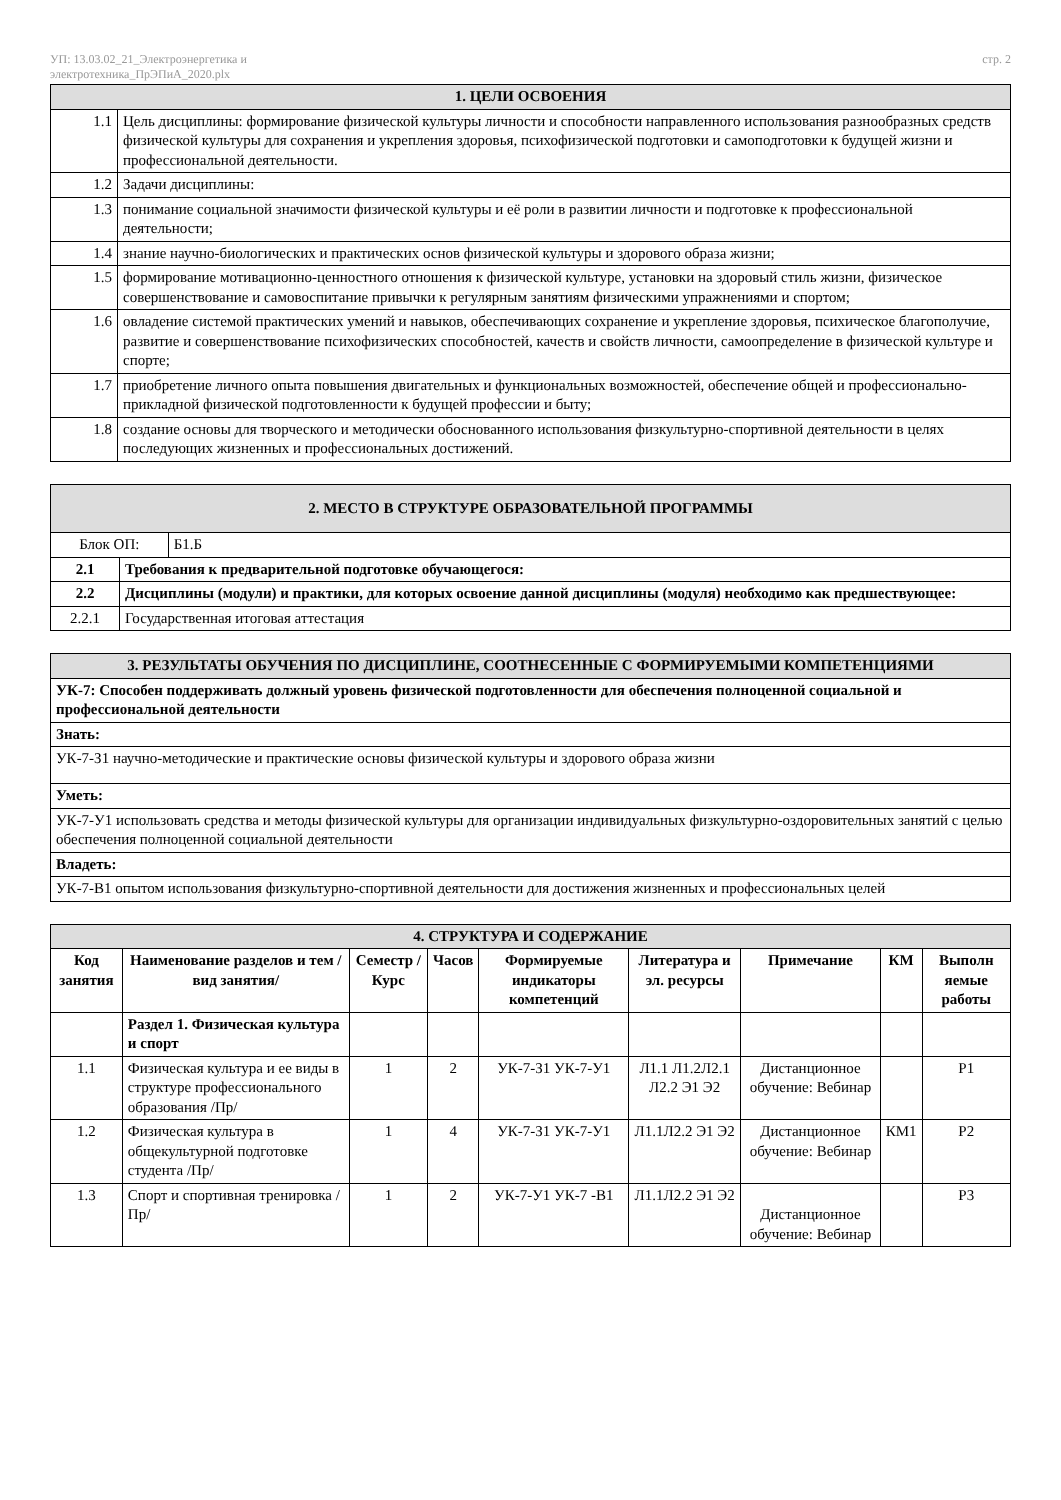УП: 13.03.02_21_Электроэнергетика и
электротехника_ПрЭПиА_2020.plx
стр. 2
| 1. ЦЕЛИ ОСВОЕНИЯ | |
| 1.1 | Цель дисциплины: формирование физической культуры личности и способности направленного использования разнообразных средств физической культуры для сохранения и укрепления здоровья, психофизической подготовки и самоподготовки к будущей жизни и профессиональной деятельности. |
| 1.2 | Задачи дисциплины: |
| 1.3 | понимание социальной значимости физической культуры и её роли в развитии личности и подготовке к профессиональной деятельности; |
| 1.4 | знание научно-биологических и практических основ физической культуры и здорового образа жизни; |
| 1.5 | формирование мотивационно-ценностного отношения к физической культуре, установки на здоровый стиль жизни, физическое совершенствование и самовоспитание привычки к регулярным занятиям физическими упражнениями и спортом; |
| 1.6 | овладение системой практических умений и навыков, обеспечивающих сохранение и укрепление здоровья, психическое благополучие, развитие и совершенствование психофизических способностей, качеств и свойств личности, самоопределение в физической культуре и спорте; |
| 1.7 | приобретение личного опыта повышения двигательных и функциональных возможностей, обеспечение общей и профессионально-прикладной физической подготовленности к будущей профессии и быту; |
| 1.8 | создание основы для творческого и методически обоснованного использования физкультурно-спортивной деятельности в целях последующих жизненных и профессиональных достижений. |
| 2. МЕСТО В СТРУКТУРЕ ОБРАЗОВАТЕЛЬНОЙ ПРОГРАММЫ | | |
| Блок ОП: | | Б1.Б |
| 2.1 | Требования к предварительной подготовке обучающегося: | |
| 2.2 | Дисциплины (модули) и практики, для которых освоение данной дисциплины (модуля) необходимо как предшествующее: | |
| 2.2.1 | Государственная итоговая аттестация | |
| 3. РЕЗУЛЬТАТЫ ОБУЧЕНИЯ ПО ДИСЦИПЛИНЕ, СООТНЕСЕННЫЕ С ФОРМИРУЕМЫМИ КОМПЕТЕНЦИЯМИ |
| УК-7: Способен поддерживать должный уровень физической подготовленности для обеспечения полноценной социальной и профессиональной деятельности |
| Знать: |
| УК-7-З1 научно-методические и практические основы физической культуры и здорового образа жизни |
| Уметь: |
| УК-7-У1 использовать средства и методы физической культуры для организации индивидуальных физкультурно-оздоровительных занятий с целью обеспечения полноценной социальной деятельности |
| Владеть: |
| УК-7-В1 опытом использования физкультурно-спортивной деятельности для достижения жизненных и профессиональных целей |
| 4. СТРУКТУРА И СОДЕРЖАНИЕ | | | | | | | | |
| Код занятия | Наименование разделов и тем /вид занятия/ | Семестр / Курс | Часов | Формируемые индикаторы компетенций | Литература и эл. ресурсы | Примечание | КМ | Выполн яемые работы |
| | Раздел 1. Физическая культура и спорт | | | | | | | |
| 1.1 | Физическая культура и ее виды в структуре профессионального образования /Пр/ | 1 | 2 | УК-7-З1 УК-7-У1 | Л1.1 Л1.2Л2.1 Л2.2 Э1 Э2 | Дистанционное обучение: Вебинар | | Р1 |
| 1.2 | Физическая культура в общекультурной подготовке студента /Пр/ | 1 | 4 | УК-7-З1 УК-7-У1 | Л1.1Л2.2 Э1 Э2 | Дистанционное обучение: Вебинар | КМ1 | Р2 |
| 1.3 | Спорт и спортивная тренировка /Пр/ | 1 | 2 | УК-7-У1 УК-7 -В1 | Л1.1Л2.2 Э1 Э2 | Дистанционное обучение: Вебинар | | Р3 |